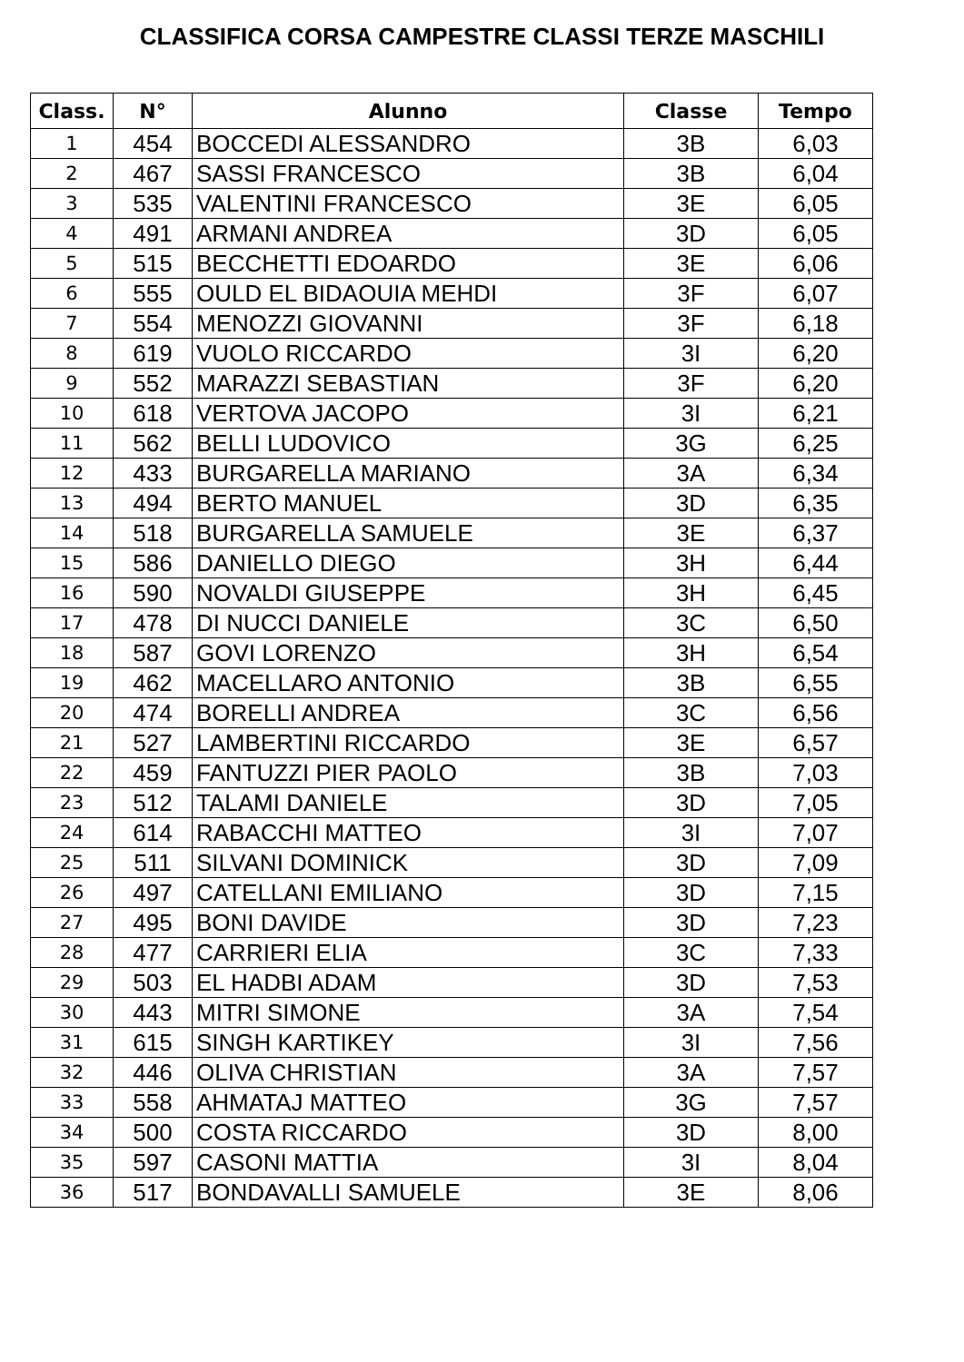CLASSIFICA CORSA CAMPESTRE CLASSI TERZE MASCHILI
| Class. | N° | Alunno | Classe | Tempo |
| --- | --- | --- | --- | --- |
| 1 | 454 | BOCCEDI ALESSANDRO | 3B | 6,03 |
| 2 | 467 | SASSI FRANCESCO | 3B | 6,04 |
| 3 | 535 | VALENTINI FRANCESCO | 3E | 6,05 |
| 4 | 491 | ARMANI ANDREA | 3D | 6,05 |
| 5 | 515 | BECCHETTI EDOARDO | 3E | 6,06 |
| 6 | 555 | OULD EL BIDAOUIA MEHDI | 3F | 6,07 |
| 7 | 554 | MENOZZI GIOVANNI | 3F | 6,18 |
| 8 | 619 | VUOLO RICCARDO | 3I | 6,20 |
| 9 | 552 | MARAZZI SEBASTIAN | 3F | 6,20 |
| 10 | 618 | VERTOVA JACOPO | 3I | 6,21 |
| 11 | 562 | BELLI LUDOVICO | 3G | 6,25 |
| 12 | 433 | BURGARELLA MARIANO | 3A | 6,34 |
| 13 | 494 | BERTO MANUEL | 3D | 6,35 |
| 14 | 518 | BURGARELLA SAMUELE | 3E | 6,37 |
| 15 | 586 | DANIELLO DIEGO | 3H | 6,44 |
| 16 | 590 | NOVALDI GIUSEPPE | 3H | 6,45 |
| 17 | 478 | DI NUCCI DANIELE | 3C | 6,50 |
| 18 | 587 | GOVI LORENZO | 3H | 6,54 |
| 19 | 462 | MACELLARO ANTONIO | 3B | 6,55 |
| 20 | 474 | BORELLI ANDREA | 3C | 6,56 |
| 21 | 527 | LAMBERTINI RICCARDO | 3E | 6,57 |
| 22 | 459 | FANTUZZI PIER PAOLO | 3B | 7,03 |
| 23 | 512 | TALAMI DANIELE | 3D | 7,05 |
| 24 | 614 | RABACCHI MATTEO | 3I | 7,07 |
| 25 | 511 | SILVANI DOMINICK | 3D | 7,09 |
| 26 | 497 | CATELLANI EMILIANO | 3D | 7,15 |
| 27 | 495 | BONI DAVIDE | 3D | 7,23 |
| 28 | 477 | CARRIERI ELIA | 3C | 7,33 |
| 29 | 503 | EL HADBI ADAM | 3D | 7,53 |
| 30 | 443 | MITRI SIMONE | 3A | 7,54 |
| 31 | 615 | SINGH KARTIKEY | 3I | 7,56 |
| 32 | 446 | OLIVA CHRISTIAN | 3A | 7,57 |
| 33 | 558 | AHMATAJ MATTEO | 3G | 7,57 |
| 34 | 500 | COSTA RICCARDO | 3D | 8,00 |
| 35 | 597 | CASONI MATTIA | 3I | 8,04 |
| 36 | 517 | BONDAVALLI SAMUELE | 3E | 8,06 |